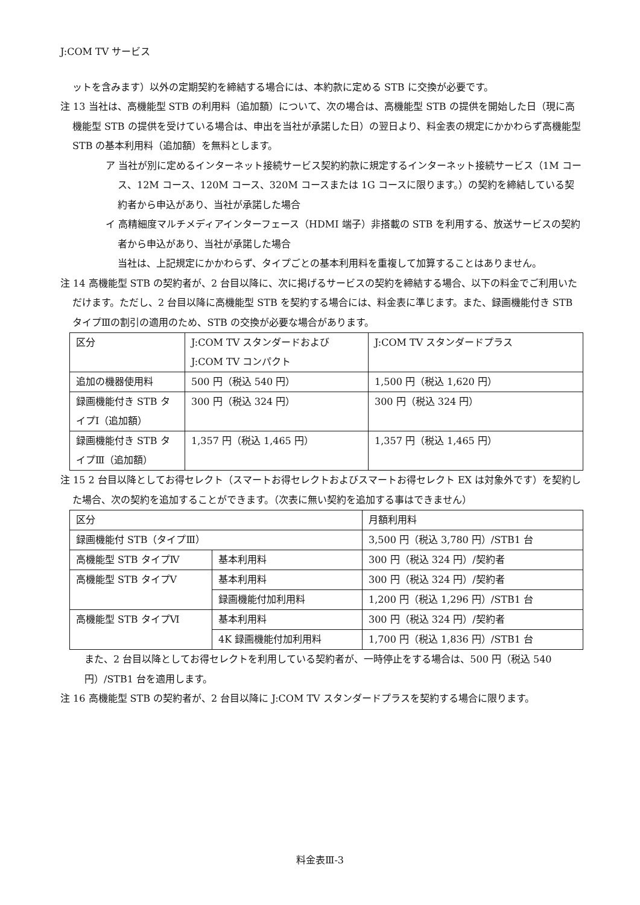J:COM TV サービス
ットを含みます）以外の定期契約を締結する場合には、本約款に定める STB に交換が必要です。
注 13 当社は、高機能型 STB の利用料（追加額）について、次の場合は、高機能型 STB の提供を開始した日（現に高機能型 STB の提供を受けている場合は、申出を当社が承諾した日）の翌日より、料金表の規定にかかわらず高機能型 STB の基本利用料（追加額）を無料とします。
ア 当社が別に定めるインターネット接続サービス契約約款に規定するインターネット接続サービス（1M コース、12M コース、120M コース、320M コースまたは 1G コースに限ります。）の契約を締結している契約者から申込があり、当社が承諾した場合
イ 高精細度マルチメディアインターフェース（HDMI 端子）非搭載の STB を利用する、放送サービスの契約者から申込があり、当社が承諾した場合
当社は、上記規定にかかわらず、タイプごとの基本利用料を重複して加算することはありません。
注 14 高機能型 STB の契約者が、2 台目以降に、次に掲げるサービスの契約を締結する場合、以下の料金でご利用いただけます。ただし、2 台目以降に高機能型 STB を契約する場合には、料金表に準じます。また、録画機能付き STB タイプⅢの割引の適用のため、STB の交換が必要な場合があります。
| 区分 | J:COM TV スタンダードおよび J:COM TV コンパクト | J:COM TV スタンダードプラス |
| 追加の機器使用料 | 500 円（税込 540 円） | 1,500 円（税込 1,620 円） |
| 録画機能付き STB タイプⅠ（追加額） | 300 円（税込 324 円） | 300 円（税込 324 円） |
| 録画機能付き STB タイプⅢ（追加額） | 1,357 円（税込 1,465 円） | 1,357 円（税込 1,465 円） |
注 15 2 台目以降としてお得セレクト（スマートお得セレクトおよびスマートお得セレクト EX は対象外です）を契約した場合、次の契約を追加することができます。（次表に無い契約を追加する事はできません）
| 区分 | | 月額利用料 |
| 録画機能付 STB（タイプⅢ） | | 3,500 円（税込 3,780 円）/STB1 台 |
| 高機能型 STB タイプⅣ | 基本利用料 | 300 円（税込 324 円）/契約者 |
| 高機能型 STB タイプⅤ | 基本利用料 | 300 円（税込 324 円）/契約者 |
| | 録画機能付加利用料 | 1,200 円（税込 1,296 円）/STB1 台 |
| 高機能型 STB タイプⅥ | 基本利用料 | 300 円（税込 324 円）/契約者 |
| | 4K 録画機能付加利用料 | 1,700 円（税込 1,836 円）/STB1 台 |
また、2 台目以降としてお得セレクトを利用している契約者が、一時停止をする場合は、500 円（税込 540 円）/STB1 台を適用します。
注 16 高機能型 STB の契約者が、2 台目以降に J:COM TV スタンダードプラスを契約する場合に限ります。
料金表Ⅲ-3